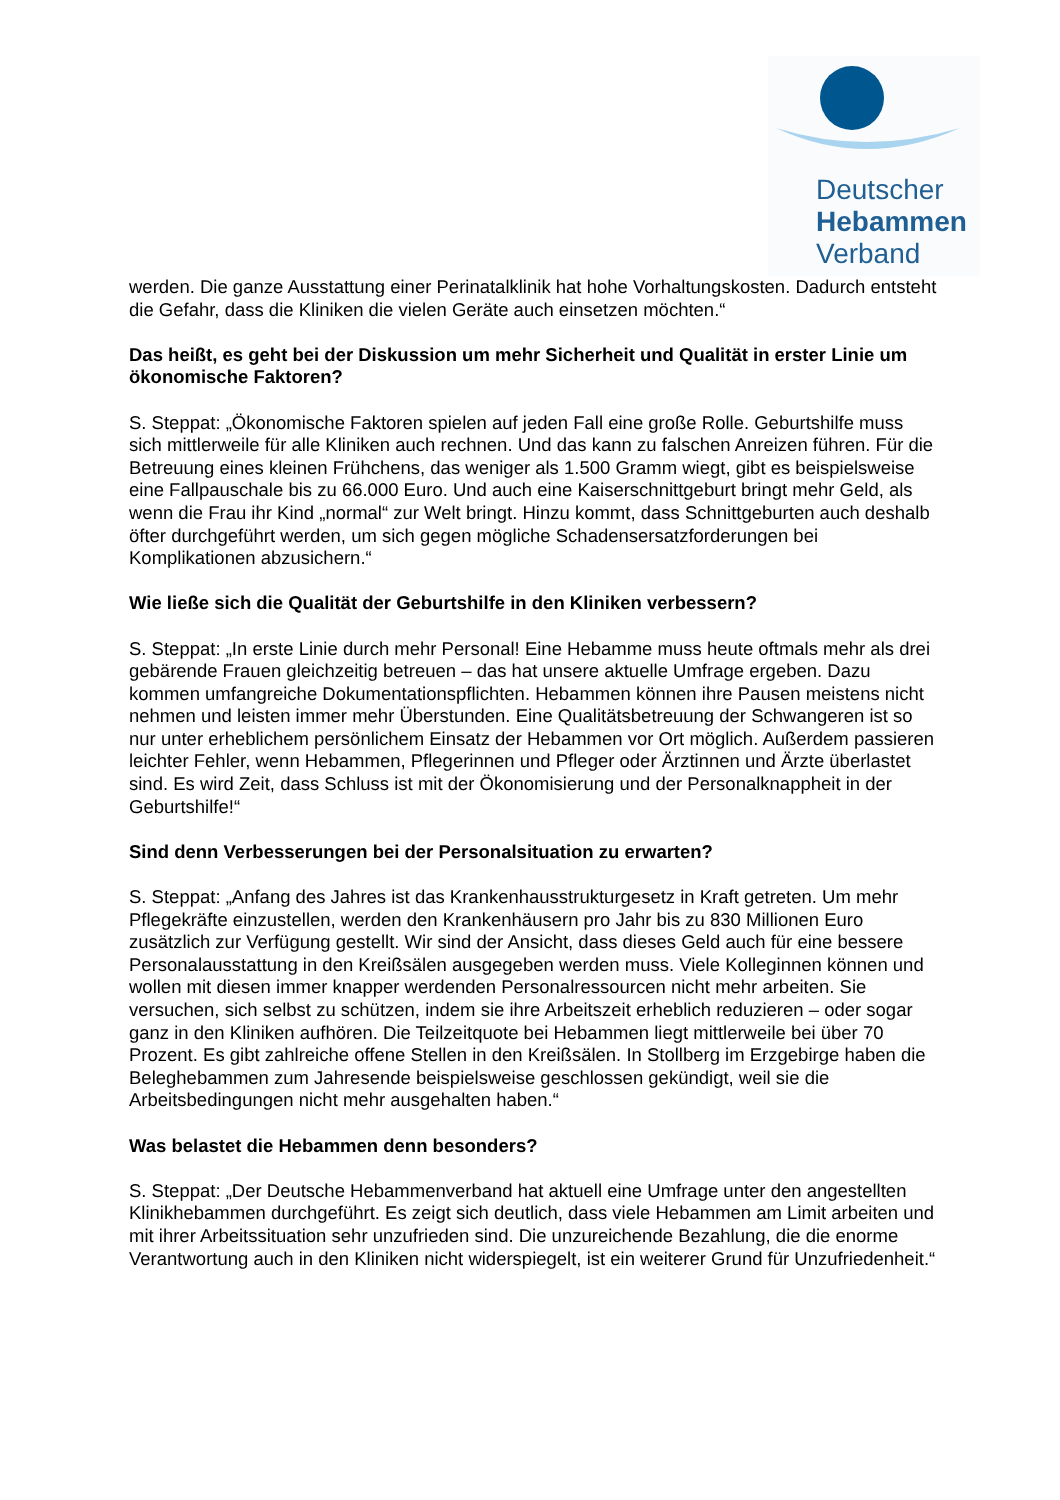Deutscher
Hebammen
Verband
werden. Die ganze Ausstattung einer Perinatalklinik hat hohe Vorhaltungskosten. Dadurch entsteht die Gefahr, dass die Kliniken die vielen Geräte auch einsetzen möchten.“
Das heißt, es geht bei der Diskussion um mehr Sicherheit und Qualität in erster Linie um ökonomische Faktoren?
S. Steppat: „Ökonomische Faktoren spielen auf jeden Fall eine große Rolle. Geburtshilfe muss sich mittlerweile für alle Kliniken auch rechnen. Und das kann zu falschen Anreizen führen. Für die Betreuung eines kleinen Frühchens, das weniger als 1.500 Gramm wiegt, gibt es beispielsweise eine Fallpauschale bis zu 66.000 Euro. Und auch eine Kaiserschnittgeburt bringt mehr Geld, als wenn die Frau ihr Kind „normal“ zur Welt bringt. Hinzu kommt, dass Schnittgeburten auch deshalb öfter durchgeführt werden, um sich gegen mögliche Schadensersatzforderungen bei Komplikationen abzusichern.“
Wie ließe sich die Qualität der Geburtshilfe in den Kliniken verbessern?
S. Steppat: „In erste Linie durch mehr Personal! Eine Hebamme muss heute oftmals mehr als drei gebärende Frauen gleichzeitig betreuen – das hat unsere aktuelle Umfrage ergeben. Dazu kommen umfangreiche Dokumentationspflichten. Hebammen können ihre Pausen meistens nicht nehmen und leisten immer mehr Überstunden. Eine Qualitätsbetreuung der Schwangeren ist so nur unter erheblichem persönlichem Einsatz der Hebammen vor Ort möglich. Außerdem passieren leichter Fehler, wenn Hebammen, Pflegerinnen und Pfleger oder Ärztinnen und Ärzte überlastet sind. Es wird Zeit, dass Schluss ist mit der Ökonomisierung und der Personalknappheit in der Geburtshilfe!“
Sind denn Verbesserungen bei der Personalsituation zu erwarten?
S. Steppat: „Anfang des Jahres ist das Krankenhausstrukturgesetz in Kraft getreten. Um mehr Pflegekräfte einzustellen, werden den Krankenhäusern pro Jahr bis zu 830 Millionen Euro zusätzlich zur Verfügung gestellt. Wir sind der Ansicht, dass dieses Geld auch für eine bessere Personalausstattung in den Kreißsälen ausgegeben werden muss. Viele Kolleginnen können und wollen mit diesen immer knapper werdenden Personalressourcen nicht mehr arbeiten. Sie versuchen, sich selbst zu schützen, indem sie ihre Arbeitszeit erheblich reduzieren – oder sogar ganz in den Kliniken aufhören. Die Teilzeitquote bei Hebammen liegt mittlerweile bei über 70 Prozent. Es gibt zahlreiche offene Stellen in den Kreißsälen. In Stollberg im Erzgebirge haben die Beleghebammen zum Jahresende beispielsweise geschlossen gekündigt, weil sie die Arbeitsbedingungen nicht mehr ausgehalten haben.“
Was belastet die Hebammen denn besonders?
S. Steppat: „Der Deutsche Hebammenverband hat aktuell eine Umfrage unter den angestellten Klinikhebammen durchgeführt. Es zeigt sich deutlich, dass viele Hebammen am Limit arbeiten und mit ihrer Arbeitssituation sehr unzufrieden sind. Die unzureichende Bezahlung, die die enorme Verantwortung auch in den Kliniken nicht widerspiegelt, ist ein weiterer Grund für Unzufriedenheit.“